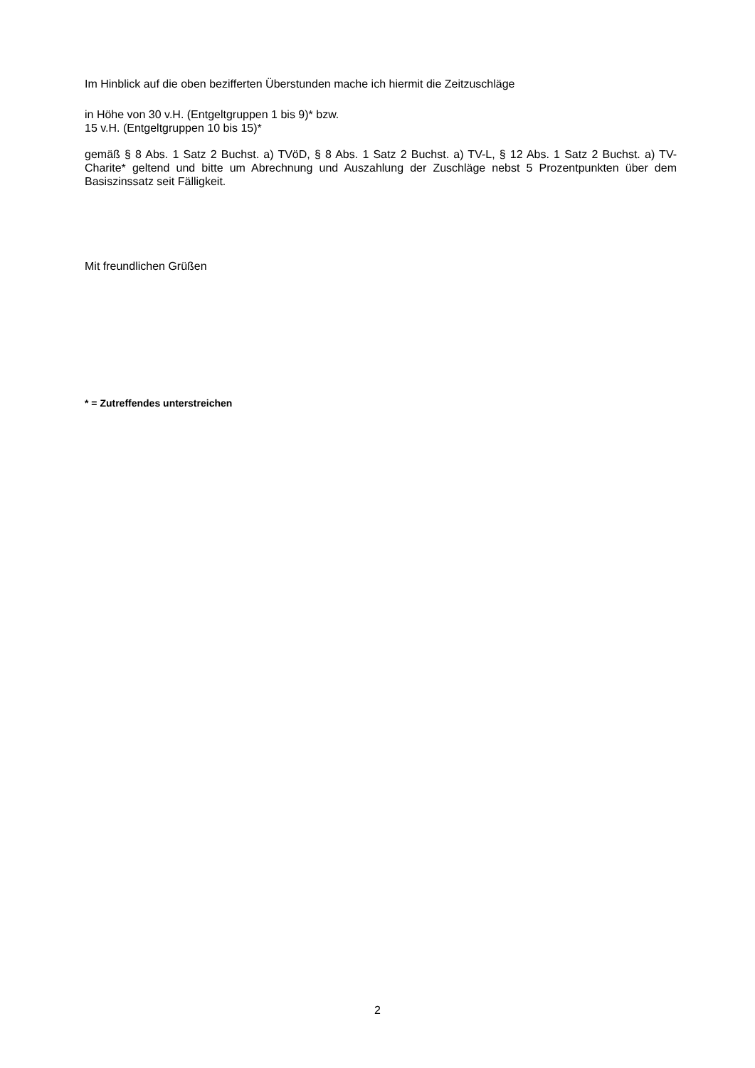Im Hinblick auf die oben bezifferten Überstunden mache ich hiermit die Zeitzuschläge
in Höhe von 30 v.H. (Entgeltgruppen 1 bis 9)* bzw.
15 v.H. (Entgeltgruppen 10 bis 15)*
gemäß § 8 Abs. 1 Satz 2 Buchst. a) TVöD, § 8 Abs. 1 Satz 2 Buchst. a) TV-L, § 12 Abs. 1 Satz 2 Buchst. a) TV-Charite* geltend und bitte um Abrechnung und Auszahlung der Zuschläge nebst 5 Prozentpunkten über dem Basiszinssatz seit Fälligkeit.
Mit freundlichen Grüßen
* = Zutreffendes unterstreichen
2